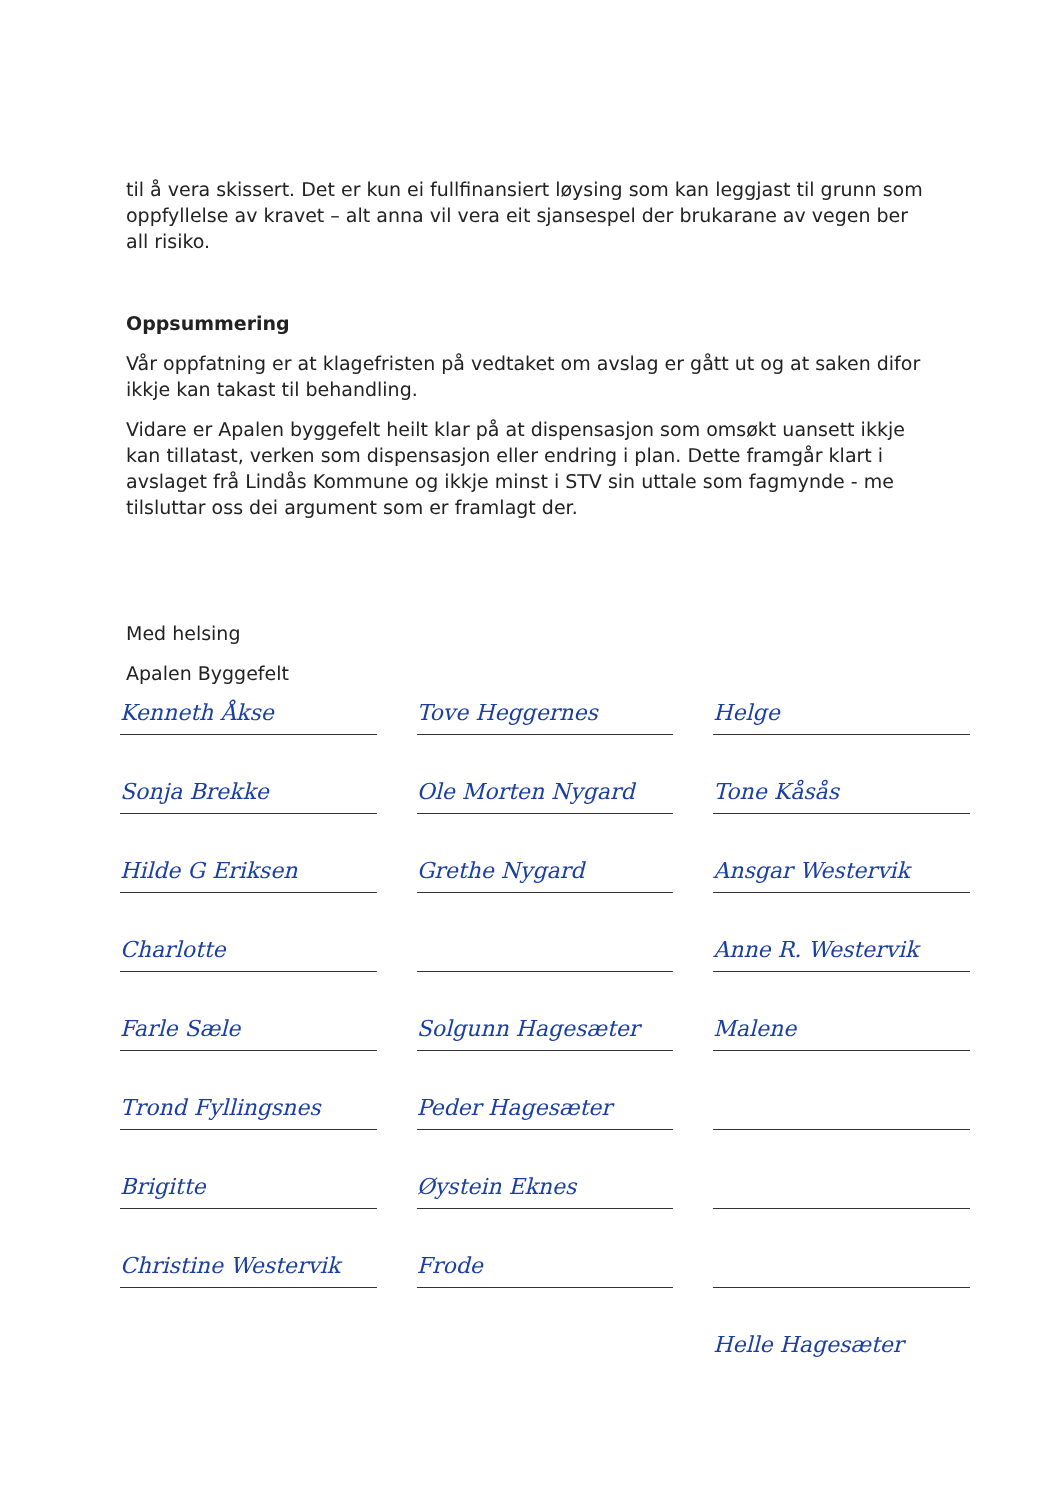til å vera skissert. Det er kun ei fullfinansiert løysing som kan leggjast til grunn som oppfyllelse av kravet – alt anna vil vera eit sjansespel der brukarane av vegen ber all risiko.
Oppsummering
Vår oppfatning er at klagefristen på vedtaket om avslag er gått ut og at saken difor ikkje kan takast til behandling.
Vidare er Apalen byggefelt heilt klar på at dispensasjon som omsøkt uansett ikkje kan tillatast, verken som dispensasjon eller endring i plan. Dette framgår klart i avslaget frå Lindås Kommune og ikkje minst i STV sin uttale som fagmynde - me tilsluttar oss dei argument som er framlagt der.
Med helsing
Apalen Byggefelt
Kenneth Åkse
Tove Heggernes
Helge
Sonja Brekke
Ole Morten Nygard
Tone Kåsås
Hilde G Eriksen
Grethe Nygard
Ansgar Westervik
Charlotte
Anne R. Westervik
Farle Sæle
Solgunn Hagesæter
Malene
Trond Fyllingsnes
Peder Hagesæter
Brigitte
Øystein Eknes
Christine Westervik
Frode
Helle Hagesæter